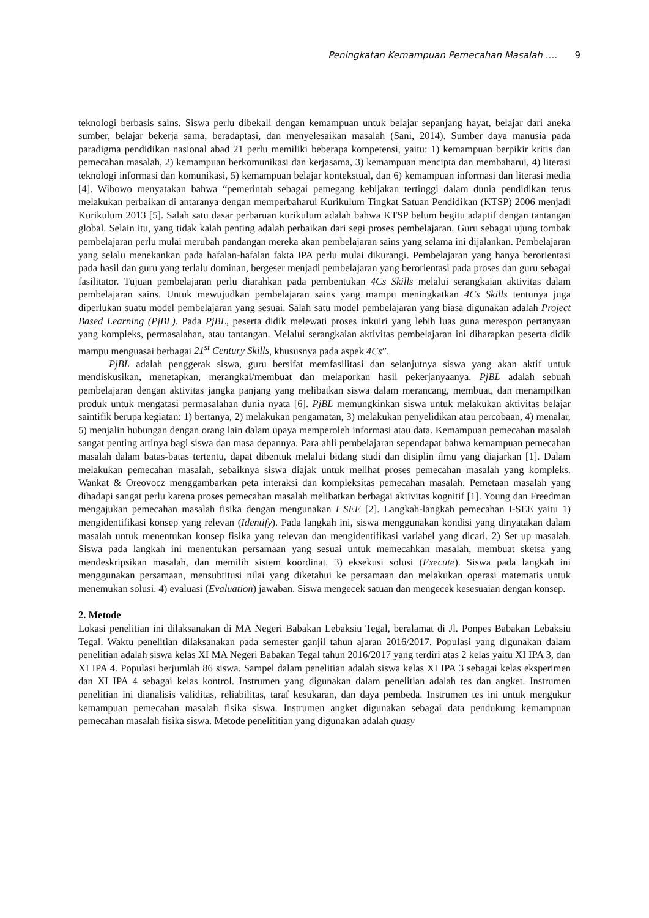Peningkatan Kemampuan Pemecahan Masalah .... 9
teknologi berbasis sains. Siswa perlu dibekali dengan kemampuan untuk belajar sepanjang hayat, belajar dari aneka sumber, belajar bekerja sama, beradaptasi, dan menyelesaikan masalah (Sani, 2014). Sumber daya manusia pada paradigma pendidikan nasional abad 21 perlu memiliki beberapa kompetensi, yaitu: 1) kemampuan berpikir kritis dan pemecahan masalah, 2) kemampuan berkomunikasi dan kerjasama, 3) kemampuan mencipta dan membaharui, 4) literasi teknologi informasi dan komunikasi, 5) kemampuan belajar kontekstual, dan 6) kemampuan informasi dan literasi media [4]. Wibowo menyatakan bahwa “pemerintah sebagai pemegang kebijakan tertinggi dalam dunia pendidikan terus melakukan perbaikan di antaranya dengan memperbaharui Kurikulum Tingkat Satuan Pendidikan (KTSP) 2006 menjadi Kurikulum 2013 [5]. Salah satu dasar perbaruan kurikulum adalah bahwa KTSP belum begitu adaptif dengan tantangan global. Selain itu, yang tidak kalah penting adalah perbaikan dari segi proses pembelajaran. Guru sebagai ujung tombak pembelajaran perlu mulai merubah pandangan mereka akan pembelajaran sains yang selama ini dijalankan. Pembelajaran yang selalu menekankan pada hafalan-hafalan fakta IPA perlu mulai dikurangi. Pembelajaran yang hanya berorientasi pada hasil dan guru yang terlalu dominan, bergeser menjadi pembelajaran yang berorientasi pada proses dan guru sebagai fasilitator. Tujuan pembelajaran perlu diarahkan pada pembentukan 4Cs Skills melalui serangkaian aktivitas dalam pembelajaran sains. Untuk mewujudkan pembelajaran sains yang mampu meningkatkan 4Cs Skills tentunya juga diperlukan suatu model pembelajaran yang sesuai. Salah satu model pembelajaran yang biasa digunakan adalah Project Based Learning (PjBL). Pada PjBL, peserta didik melewati proses inkuiri yang lebih luas guna merespon pertanyaan yang kompleks, permasalahan, atau tantangan. Melalui serangkaian aktivitas pembelajaran ini diharapkan peserta didik mampu menguasai berbagai 21<sup>st</sup> Century Skills, khususnya pada aspek 4Cs”.
PjBL adalah penggerak siswa, guru bersifat memfasilitasi dan selanjutnya siswa yang akan aktif untuk mendiskusikan, menetapkan, merangkai/membuat dan melaporkan hasil pekerjanyaanya. PjBL adalah sebuah pembelajaran dengan aktivitas jangka panjang yang melibatkan siswa dalam merancang, membuat, dan menampilkan produk untuk mengatasi permasalahan dunia nyata [6]. PjBL memungkinkan siswa untuk melakukan aktivitas belajar saintifik berupa kegiatan: 1) bertanya, 2) melakukan pengamatan, 3) melakukan penyelidikan atau percobaan, 4) menalar, 5) menjalin hubungan dengan orang lain dalam upaya memperoleh informasi atau data. Kemampuan pemecahan masalah sangat penting artinya bagi siswa dan masa depannya. Para ahli pembelajaran sependapat bahwa kemampuan pemecahan masalah dalam batas-batas tertentu, dapat dibentuk melalui bidang studi dan disiplin ilmu yang diajarkan [1]. Dalam melakukan pemecahan masalah, sebaiknya siswa diajak untuk melihat proses pemecahan masalah yang kompleks. Wankat & Oreovocz menggambarkan peta interaksi dan kompleksitas pemecahan masalah. Pemetaan masalah yang dihadapi sangat perlu karena proses pemecahan masalah melibatkan berbagai aktivitas kognitif [1]. Young dan Freedman mengajukan pemecahan masalah fisika dengan mengunakan I SEE [2]. Langkah-langkah pemecahan I-SEE yaitu 1) mengidentifikasi konsep yang relevan (Identify). Pada langkah ini, siswa menggunakan kondisi yang dinyatakan dalam masalah untuk menentukan konsep fisika yang relevan dan mengidentifikasi variabel yang dicari. 2) Set up masalah. Siswa pada langkah ini menentukan persamaan yang sesuai untuk memecahkan masalah, membuat sketsa yang mendeskripsikan masalah, dan memilih sistem koordinat. 3) eksekusi solusi (Execute). Siswa pada langkah ini menggunakan persamaan, mensubtitusi nilai yang diketahui ke persamaan dan melakukan operasi matematis untuk menemukan solusi. 4) evaluasi (Evaluation) jawaban. Siswa mengecek satuan dan mengecek kesesuaian dengan konsep.
2. Metode
Lokasi penelitian ini dilaksanakan di MA Negeri Babakan Lebaksiu Tegal, beralamat di Jl. Ponpes Babakan Lebaksiu Tegal. Waktu penelitian dilaksanakan pada semester ganjil tahun ajaran 2016/2017. Populasi yang digunakan dalam penelitian adalah siswa kelas XI MA Negeri Babakan Tegal tahun 2016/2017 yang terdiri atas 2 kelas yaitu XI IPA 3, dan XI IPA 4. Populasi berjumlah 86 siswa. Sampel dalam penelitian adalah siswa kelas XI IPA 3 sebagai kelas eksperimen dan XI IPA 4 sebagai kelas kontrol. Instrumen yang digunakan dalam penelitian adalah tes dan angket. Instrumen penelitian ini dianalisis validitas, reliabilitas, taraf kesukaran, dan daya pembeda. Instrumen tes ini untuk mengukur kemampuan pemecahan masalah fisika siswa. Instrumen angket digunakan sebagai data pendukung kemampuan pemecahan masalah fisika siswa. Metode penelititian yang digunakan adalah quasy